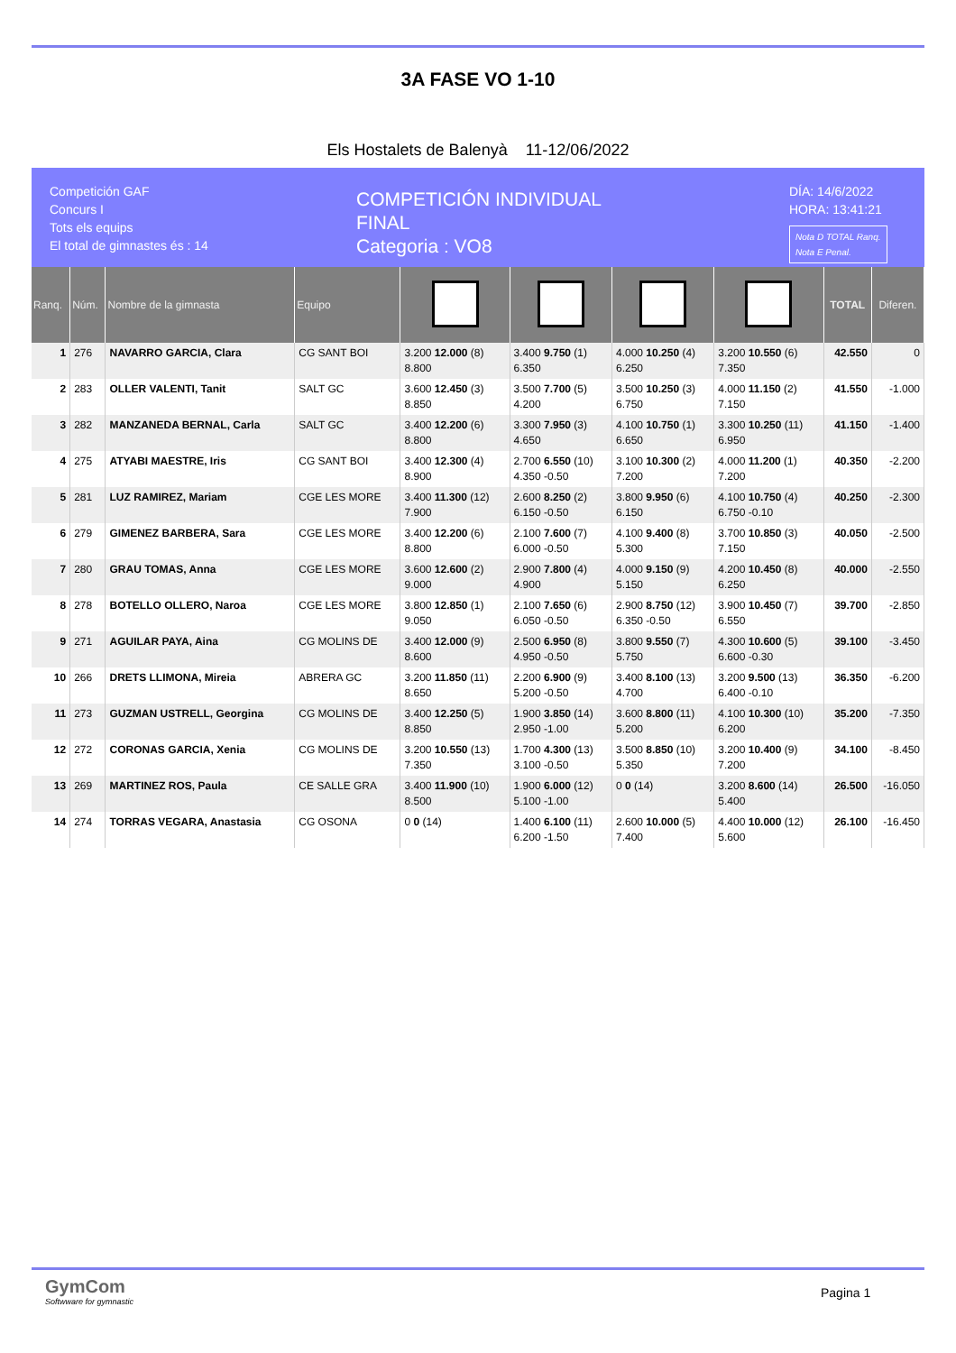3A FASE VO 1-10
Els Hostalets de Balenyà 11-12/06/2022
Competición GAF
Concurs I
Tots els equips
El total de gimnastes és : 14
COMPETICIÓN INDIVIDUAL
FINAL
Categoria : VO8
DÍA: 14/6/2022
HORA: 13:41:21
Nota D TOTAL Ranq.
Nota E Penal.
| Ranq. | Núm. | Nombre de la gimnasta | Equipo | | | | | TOTAL | Diferen. |
| --- | --- | --- | --- | --- | --- | --- | --- | --- | --- |
| 1 | 276 | NAVARRO GARCIA, Clara | CG SANT BOI | 3.200 12.000 (8) 8.800 | 3.400 9.750 (1) 6.350 | 4.000 10.250 (4) 6.250 | 3.200 10.550 (6) 7.350 | 42.550 | 0 |
| 2 | 283 | OLLER VALENTI, Tanit | SALT GC | 3.600 12.450 (3) 8.850 | 3.500 7.700 (5) 4.200 | 3.500 10.250 (3) 6.750 | 4.000 11.150 (2) 7.150 | 41.550 | -1.000 |
| 3 | 282 | MANZANEDA BERNAL, Carla | SALT GC | 3.400 12.200 (6) 8.800 | 3.300 7.950 (3) 4.650 | 4.100 10.750 (1) 6.650 | 3.300 10.250 (11) 6.950 | 41.150 | -1.400 |
| 4 | 275 | ATYABI MAESTRE, Iris | CG SANT BOI | 3.400 12.300 (4) 8.900 | 2.700 6.550 (10) 4.350 -0.50 | 3.100 10.300 (2) 7.200 | 4.000 11.200 (1) 7.200 | 40.350 | -2.200 |
| 5 | 281 | LUZ RAMIREZ, Mariam | CGE LES MORE | 3.400 11.300 (12) 7.900 | 2.600 8.250 (2) 6.150 -0.50 | 3.800 9.950 (6) 6.150 | 4.100 10.750 (4) 6.750 -0.10 | 40.250 | -2.300 |
| 6 | 279 | GIMENEZ BARBERA, Sara | CGE LES MORE | 3.400 12.200 (6) 8.800 | 2.100 7.600 (7) 6.000 -0.50 | 4.100 9.400 (8) 5.300 | 3.700 10.850 (3) 7.150 | 40.050 | -2.500 |
| 7 | 280 | GRAU TOMAS, Anna | CGE LES MORE | 3.600 12.600 (2) 9.000 | 2.900 7.800 (4) 4.900 | 4.000 9.150 (9) 5.150 | 4.200 10.450 (8) 6.250 | 40.000 | -2.550 |
| 8 | 278 | BOTELLO OLLERO, Naroa | CGE LES MORE | 3.800 12.850 (1) 9.050 | 2.100 7.650 (6) 6.050 -0.50 | 2.900 8.750 (12) 6.350 -0.50 | 3.900 10.450 (7) 6.550 | 39.700 | -2.850 |
| 9 | 271 | AGUILAR PAYA, Aina | CG MOLINS DE | 3.400 12.000 (9) 8.600 | 2.500 6.950 (8) 4.950 -0.50 | 3.800 9.550 (7) 5.750 | 4.300 10.600 (5) 6.600 -0.30 | 39.100 | -3.450 |
| 10 | 266 | DRETS LLIMONA, Mireia | ABRERA GC | 3.200 11.850 (11) 8.650 | 2.200 6.900 (9) 5.200 -0.50 | 3.400 8.100 (13) 4.700 | 3.200 9.500 (13) 6.400 -0.10 | 36.350 | -6.200 |
| 11 | 273 | GUZMAN USTRELL, Georgina | CG MOLINS DE | 3.400 12.250 (5) 8.850 | 1.900 3.850 (14) 2.950 -1.00 | 3.600 8.800 (11) 5.200 | 4.100 10.300 (10) 6.200 | 35.200 | -7.350 |
| 12 | 272 | CORONAS GARCIA, Xenia | CG MOLINS DE | 3.200 10.550 (13) 7.350 | 1.700 4.300 (13) 3.100 -0.50 | 3.500 8.850 (10) 5.350 | 3.200 10.400 (9) 7.200 | 34.100 | -8.450 |
| 13 | 269 | MARTINEZ ROS, Paula | CE SALLE GRA | 3.400 11.900 (10) 8.500 | 1.900 6.000 (12) 5.100 -1.00 | 0 0 (14) | 3.200 8.600 (14) 5.400 | 26.500 | -16.050 |
| 14 | 274 | TORRAS VEGARA, Anastasia | CG OSONA | 0 0 (14) | 1.400 6.100 (11) 6.200 -1.50 | 2.600 10.000 (5) 7.400 | 4.400 10.000 (12) 5.600 | 26.100 | -16.450 |
GymCom
Softwware for gymnastic
Pagina 1